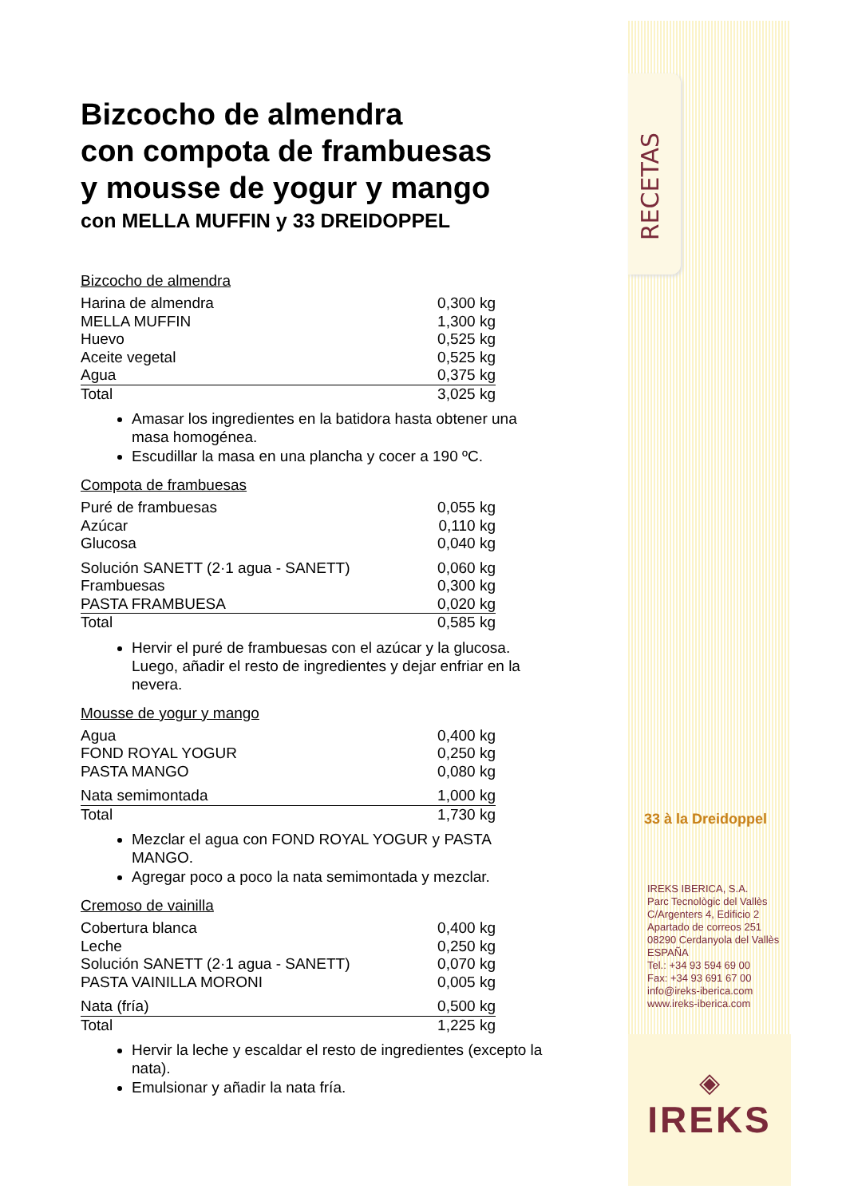Bizcocho de almendra
con compota de frambuesas
y mousse de yogur y mango
con MELLA MUFFIN y 33 DREIDOPPEL
Bizcocho de almendra
| Harina de almendra | 0,300 kg |
| MELLA MUFFIN | 1,300 kg |
| Huevo | 0,525 kg |
| Aceite vegetal | 0,525 kg |
| Agua | 0,375 kg |
| Total | 3,025 kg |
Amasar los ingredientes en la batidora hasta obtener una masa homogénea.
Escudillar la masa en una plancha y cocer a 190 ºC.
Compota de frambuesas
| Puré de frambuesas | 0,055 kg |
| Azúcar | 0,110 kg |
| Glucosa | 0,040 kg |
| Solución SANETT (2·1 agua - SANETT) | 0,060 kg |
| Frambuesas | 0,300 kg |
| PASTA FRAMBUESA | 0,020 kg |
| Total | 0,585 kg |
Hervir el puré de frambuesas con el azúcar y la glucosa. Luego, añadir el resto de ingredientes y dejar enfriar en la nevera.
Mousse de yogur y mango
| Agua | 0,400 kg |
| FOND ROYAL YOGUR | 0,250 kg |
| PASTA MANGO | 0,080 kg |
| Nata semimontada | 1,000 kg |
| Total | 1,730 kg |
Mezclar el agua con FOND ROYAL YOGUR y PASTA MANGO.
Agregar poco a poco la nata semimontada y mezclar.
Cremoso de vainilla
| Cobertura blanca | 0,400 kg |
| Leche | 0,250 kg |
| Solución SANETT (2·1 agua - SANETT) | 0,070 kg |
| PASTA VAINILLA MORONI | 0,005 kg |
| Nata (fría) | 0,500 kg |
| Total | 1,225 kg |
Hervir la leche y escaldar el resto de ingredientes (excepto la nata).
Emulsionar y añadir la nata fría.
RECETAS
33 à la Dreidoppel
IREKS IBERICA, S.A.
Parc Tecnològic del Vallès
C/Argenters 4, Edificio 2
Apartado de correos 251
08290 Cerdanyola del Vallès
ESPAÑA
Tel.: +34 93 594 69 00
Fax: +34 93 691 67 00
info@ireks-iberica.com
www.ireks-iberica.com
◈
IREKS